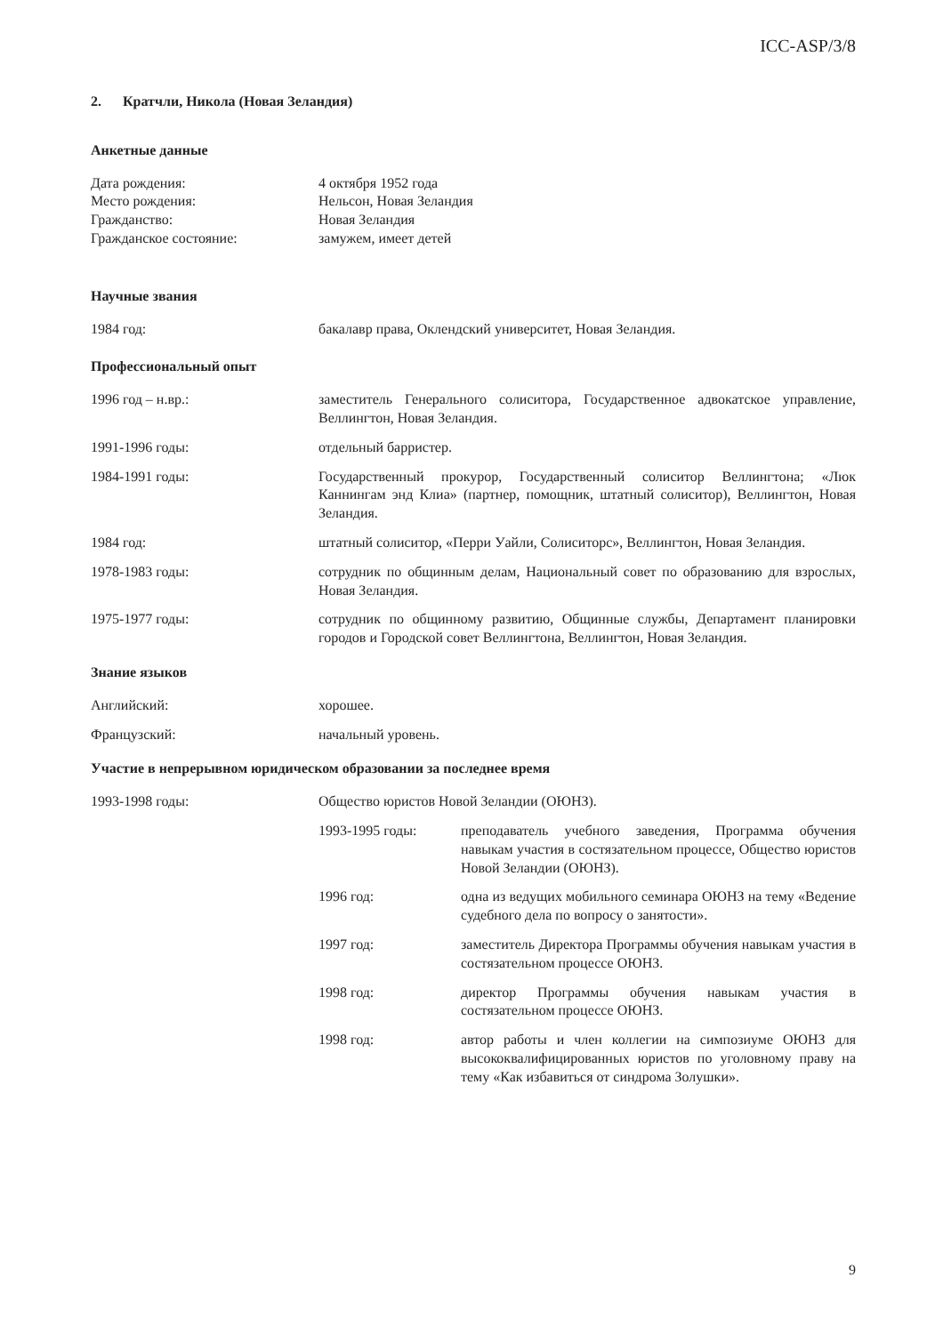ICC-ASP/3/8
2. Кратчли, Никола (Новая Зеландия)
Анкетные данные
| Дата рождения: | 4 октября 1952 года |
| Место рождения: | Нельсон, Новая Зеландия |
| Гражданство: | Новая Зеландия |
| Гражданское состояние: | замужем, имеет детей |
Научные звания
| 1984 год: | бакалавр права, Оклендский университет, Новая Зеландия. |
Профессиональный опыт
| 1996 год – н.вр.: | заместитель Генерального солиситора, Государственное адвокатское управление, Веллингтон, Новая Зеландия. |
| 1991-1996 годы: | отдельный барристер. |
| 1984-1991 годы: | Государственный прокурор, Государственный солиситор Веллингтона; «Люк Каннингам энд Клиа» (партнер, помощник, штатный солиситор), Веллингтон, Новая Зеландия. |
| 1984 год: | штатный солиситор, «Перри Уайли, Солиситорс», Веллингтон, Новая Зеландия. |
| 1978-1983 годы: | сотрудник по общинным делам, Национальный совет по образованию для взрослых, Новая Зеландия. |
| 1975-1977 годы: | сотрудник по общинному развитию, Общинные службы, Департамент планировки городов и Городской совет Веллингтона, Веллингтон, Новая Зеландия. |
Знание языков
| Английский: | хорошее. |
| Французский: | начальный уровень. |
Участие в непрерывном юридическом образовании за последнее время
| 1993-1998 годы: | Общество юристов Новой Зеландии (ОЮНЗ). / 1993-1995 годы: / преподаватель учебного заведения, Программа обучения навыкам участия в состязательном процессе, Общество юристов Новой Зеландии (ОЮНЗ). / / 1996 год: / одна из ведущих мобильного семинара ОЮНЗ на тему «Ведение судебного дела по вопросу о занятости». / / 1997 год: / заместитель Директора Программы обучения навыкам участия в состязательном процессе ОЮНЗ. / / 1998 год: / директор Программы обучения навыкам участия в состязательном процессе ОЮНЗ. / / 1998 год: / автор работы и член коллегии на симпозиуме ОЮНЗ для высококвалифицированных юристов по уголовному праву на тему «Как избавиться от синдрома Золушки». / |
9